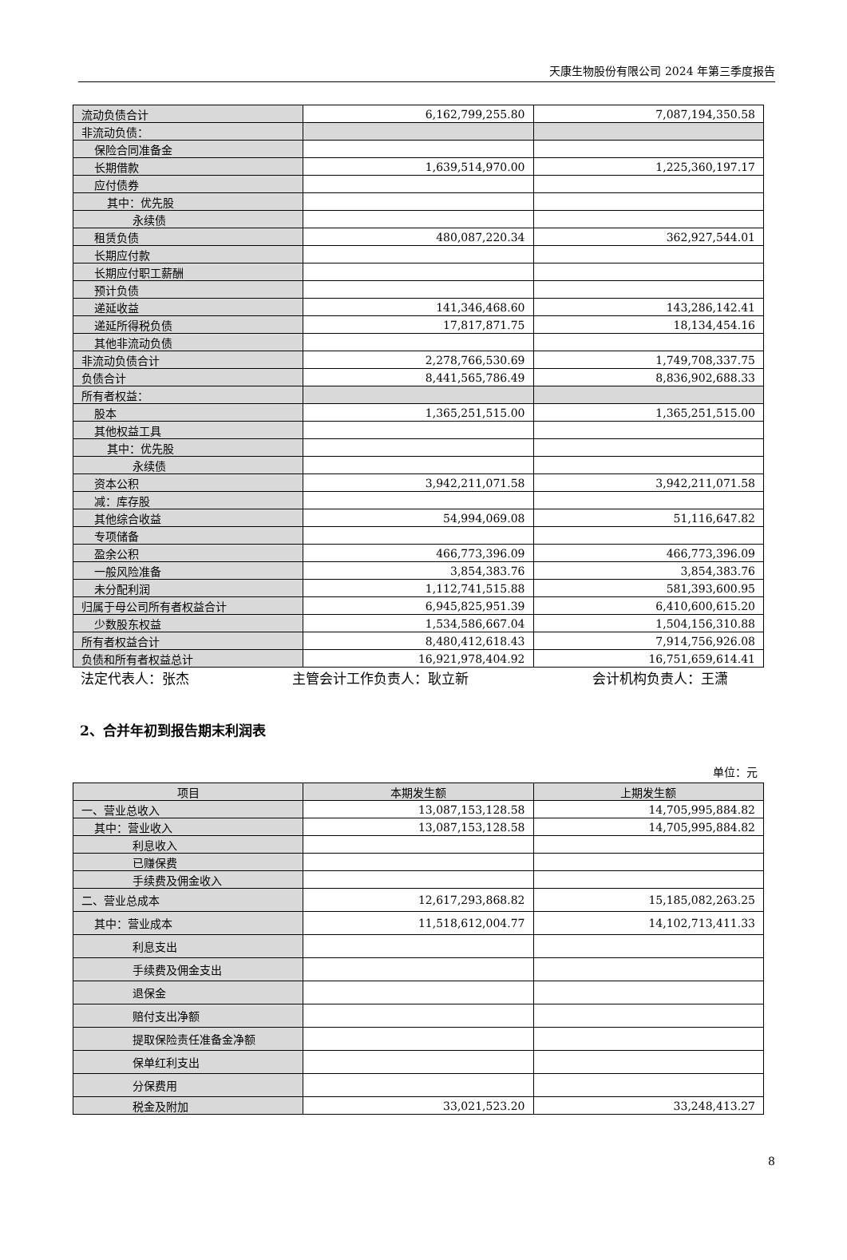天康生物股份有限公司 2024 年第三季度报告
| 流动负债合计 | 6,162,799,255.80 | 7,087,194,350.58 |
| 非流动负债： | | |
| 保险合同准备金 | | |
| 长期借款 | 1,639,514,970.00 | 1,225,360,197.17 |
| 应付债券 | | |
| 其中：优先股 | | |
| 永续债 | | |
| 租赁负债 | 480,087,220.34 | 362,927,544.01 |
| 长期应付款 | | |
| 长期应付职工薪酬 | | |
| 预计负债 | | |
| 递延收益 | 141,346,468.60 | 143,286,142.41 |
| 递延所得税负债 | 17,817,871.75 | 18,134,454.16 |
| 其他非流动负债 | | |
| 非流动负债合计 | 2,278,766,530.69 | 1,749,708,337.75 |
| 负债合计 | 8,441,565,786.49 | 8,836,902,688.33 |
| 所有者权益： | | |
| 股本 | 1,365,251,515.00 | 1,365,251,515.00 |
| 其他权益工具 | | |
| 其中：优先股 | | |
| 永续债 | | |
| 资本公积 | 3,942,211,071.58 | 3,942,211,071.58 |
| 减：库存股 | | |
| 其他综合收益 | 54,994,069.08 | 51,116,647.82 |
| 专项储备 | | |
| 盈余公积 | 466,773,396.09 | 466,773,396.09 |
| 一般风险准备 | 3,854,383.76 | 3,854,383.76 |
| 未分配利润 | 1,112,741,515.88 | 581,393,600.95 |
| 归属于母公司所有者权益合计 | 6,945,825,951.39 | 6,410,600,615.20 |
| 少数股东权益 | 1,534,586,667.04 | 1,504,156,310.88 |
| 所有者权益合计 | 8,480,412,618.43 | 7,914,756,926.08 |
| 负债和所有者权益总计 | 16,921,978,404.92 | 16,751,659,614.41 |
法定代表人：张杰 主管会计工作负责人：耿立新 会计机构负责人：王潇
2、合并年初到报告期末利润表
单位：元
| 项目 | 本期发生额 | 上期发生额 |
| --- | --- | --- |
| 一、营业总收入 | 13,087,153,128.58 | 14,705,995,884.82 |
| 其中：营业收入 | 13,087,153,128.58 | 14,705,995,884.82 |
| 利息收入 | | |
| 已赚保费 | | |
| 手续费及佣金收入 | | |
| 二、营业总成本 | 12,617,293,868.82 | 15,185,082,263.25 |
| 其中：营业成本 | 11,518,612,004.77 | 14,102,713,411.33 |
| 利息支出 | | |
| 手续费及佣金支出 | | |
| 退保金 | | |
| 赔付支出净额 | | |
| 提取保险责任准备金净额 | | |
| 保单红利支出 | | |
| 分保费用 | | |
| 税金及附加 | 33,021,523.20 | 33,248,413.27 |
8